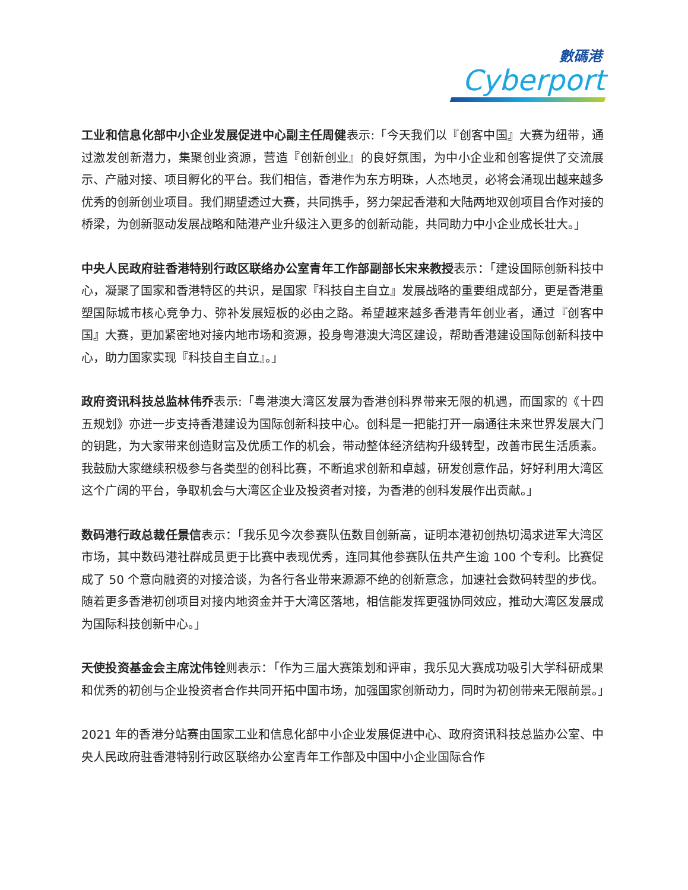數碼港
Cyberport
工业和信息化部中小企业发展促进中心副主任周健表示:「今天我们以『创客中国』大赛为纽带，通过激发创新潜力，集聚创业资源，营造『创新创业』的良好氛围，为中小企业和创客提供了交流展示、产融对接、项目孵化的平台。我们相信，香港作为东方明珠，人杰地灵，必将会涌现出越来越多优秀的创新创业项目。我们期望透过大赛，共同携手，努力架起香港和大陆两地双创项目合作对接的桥梁，为创新驱动发展战略和陆港产业升级注入更多的创新动能，共同助力中小企业成长壮大。」
中央人民政府驻香港特别行政区联络办公室青年工作部副部长宋来教授表示：「建设国际创新科技中心，凝聚了国家和香港特区的共识，是国家『科技自主自立』发展战略的重要组成部分，更是香港重塑国际城市核心竞争力、弥补发展短板的必由之路。希望越来越多香港青年创业者，通过『创客中国』大赛，更加紧密地对接内地市场和资源，投身粤港澳大湾区建设，帮助香港建设国际创新科技中心，助力国家实现『科技自主自立』。」
政府资讯科技总监林伟乔表示:「粤港澳大湾区发展为香港创科界带来无限的机遇，而国家的《十四五规划》亦进一步支持香港建设为国际创新科技中心。创科是一把能打开一扇通往未来世界发展大门的钥匙，为大家带来创造财富及优质工作的机会，带动整体经济结构升级转型，改善市民生活质素。我鼓励大家继续积极参与各类型的创科比赛，不断追求创新和卓越，研发创意作品，好好利用大湾区这个广阔的平台，争取机会与大湾区企业及投资者对接，为香港的创科发展作出贡献。」
数码港行政总裁任景信表示：「我乐见今次参赛队伍数目创新高，证明本港初创热切渴求进军大湾区市场，其中数码港社群成员更于比赛中表现优秀，连同其他参赛队伍共产生逾 100 个专利。比赛促成了 50 个意向融资的对接洽谈，为各行各业带来源源不绝的创新意念，加速社会数码转型的步伐。随着更多香港初创项目对接内地资金并于大湾区落地，相信能发挥更强协同效应，推动大湾区发展成为国际科技创新中心。」
天使投资基金会主席沈伟铨则表示：「作为三届大赛策划和评审，我乐见大赛成功吸引大学科研成果和优秀的初创与企业投资者合作共同开拓中国市场，加强国家创新动力，同时为初创带来无限前景。」
2021 年的香港分站赛由国家工业和信息化部中小企业发展促进中心、政府资讯科技总监办公室、中央人民政府驻香港特别行政区联络办公室青年工作部及中国中小企业国际合作